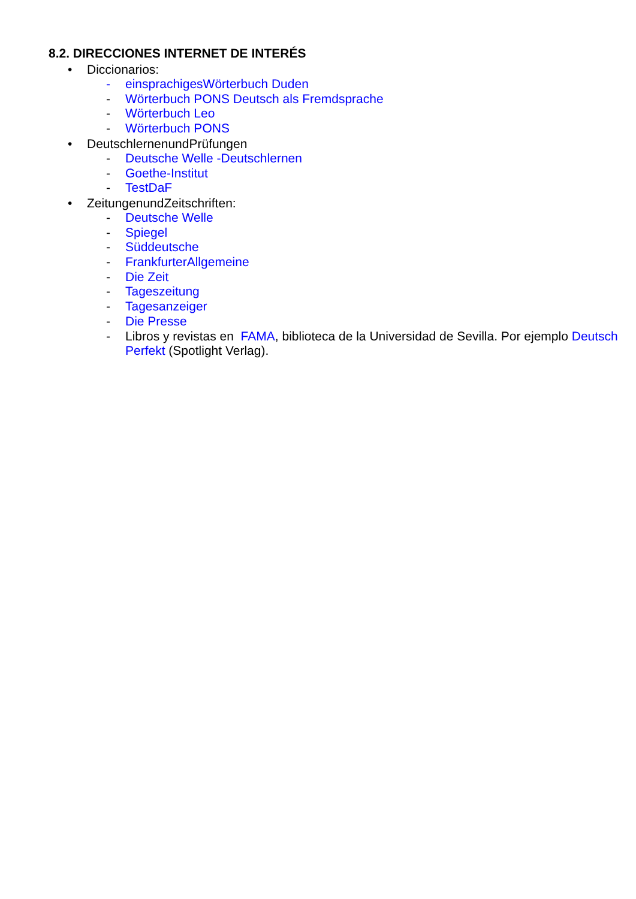8.2. DIRECCIONES INTERNET DE INTERÉS
• Diccionarios:
- einsprachigesWörterbuch Duden
- Wörterbuch PONS Deutsch als Fremdsprache
- Wörterbuch Leo
- Wörterbuch PONS
• DeutschlernenundPrüfungen
- Deutsche Welle -Deutschlernen
- Goethe-Institut
- TestDaF
• ZeitungenundZeitschriften:
- Deutsche Welle
- Spiegel
- Süddeutsche
- FrankfurterAllgemeine
- Die Zeit
- Tageszeitung
- Tagesanzeiger
- Die Presse
- Libros y revistas en FAMA, biblioteca de la Universidad de Sevilla. Por ejemplo Deutsch Perfekt (Spotlight Verlag).